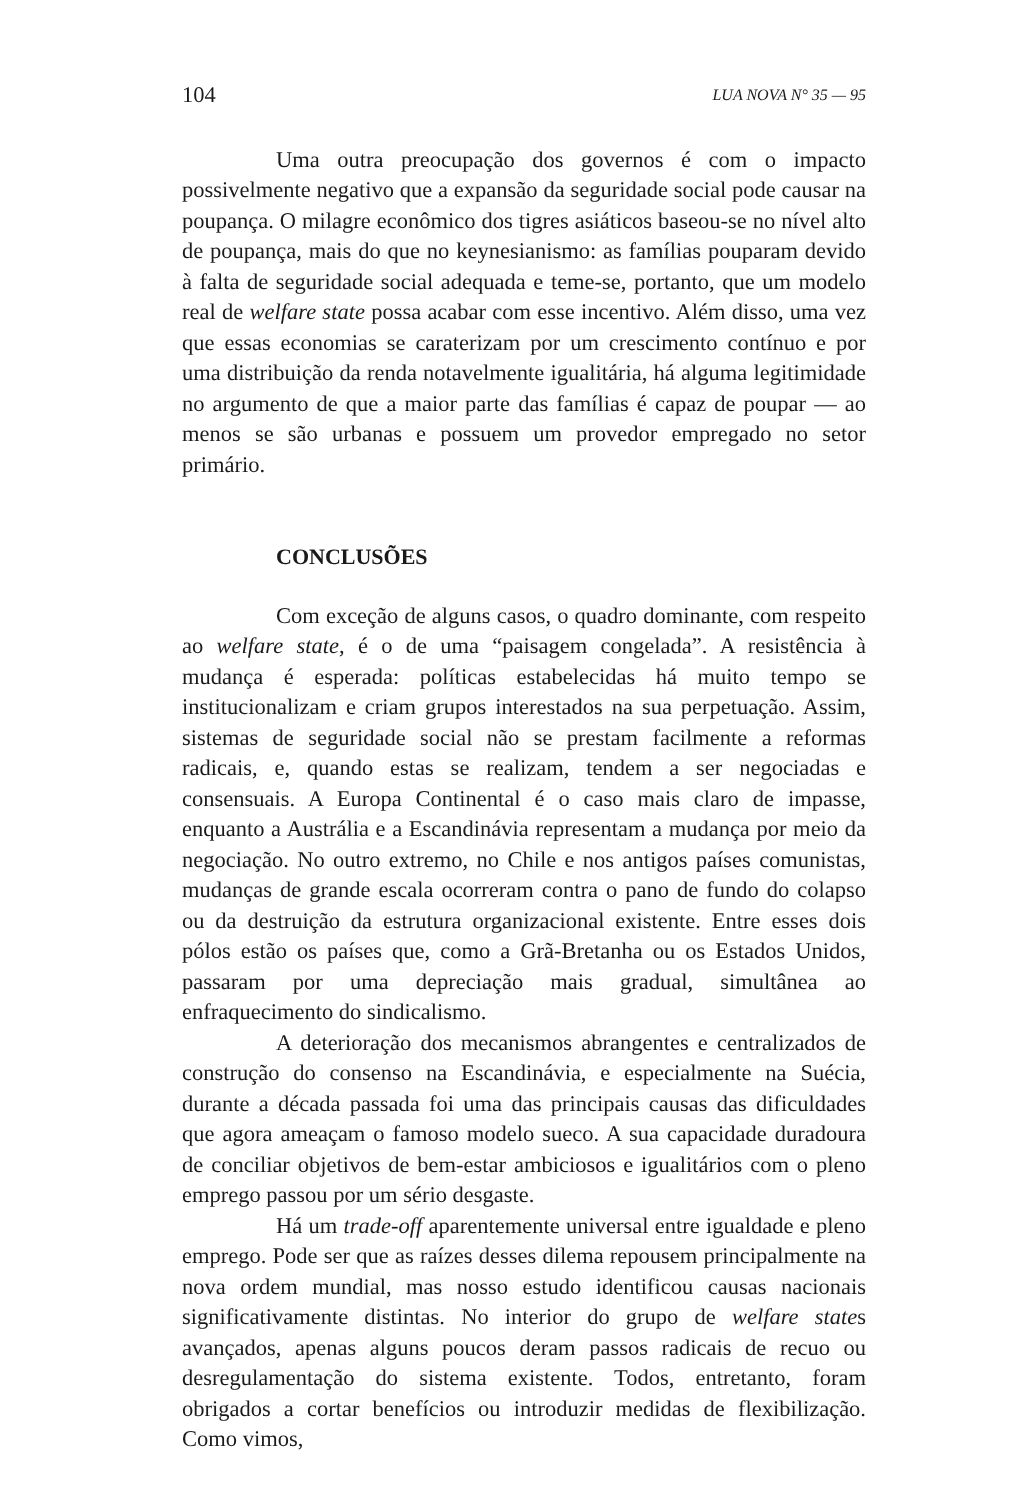104 LUA NOVA N° 35 — 95
Uma outra preocupação dos governos é com o impacto possivelmente negativo que a expansão da seguridade social pode causar na poupança. O milagre econômico dos tigres asiáticos baseou-se no nível alto de poupança, mais do que no keynesianismo: as famílias pouparam devido à falta de seguridade social adequada e teme-se, portanto, que um modelo real de welfare state possa acabar com esse incentivo. Além disso, uma vez que essas economias se caraterizam por um crescimento contínuo e por uma distribuição da renda notavelmente igualitária, há alguma legitimidade no argumento de que a maior parte das famílias é capaz de poupar — ao menos se são urbanas e possuem um provedor empregado no setor primário.
CONCLUSÕES
Com exceção de alguns casos, o quadro dominante, com respeito ao welfare state, é o de uma “paisagem congelada”. A resistência à mudança é esperada: políticas estabelecidas há muito tempo se institucionalizam e criam grupos interestados na sua perpetuação. Assim, sistemas de seguridade social não se prestam facilmente a reformas radicais, e, quando estas se realizam, tendem a ser negociadas e consensuais. A Europa Continental é o caso mais claro de impasse, enquanto a Austrália e a Escandinávia representam a mudança por meio da negociação. No outro extremo, no Chile e nos antigos países comunistas, mudanças de grande escala ocorreram contra o pano de fundo do colapso ou da destruição da estrutura organizacional existente. Entre esses dois pólos estão os países que, como a Grã-Bretanha ou os Estados Unidos, passaram por uma depreciação mais gradual, simultânea ao enfraquecimento do sindicalismo.
A deterioração dos mecanismos abrangentes e centralizados de construção do consenso na Escandinávia, e especialmente na Suécia, durante a década passada foi uma das principais causas das dificuldades que agora ameaçam o famoso modelo sueco. A sua capacidade duradoura de conciliar objetivos de bem-estar ambiciosos e igualitários com o pleno emprego passou por um sério desgaste.
Há um trade-off aparentemente universal entre igualdade e pleno emprego. Pode ser que as raízes desses dilema repousem principalmente na nova ordem mundial, mas nosso estudo identificou causas nacionais significativamente distintas. No interior do grupo de welfare states avançados, apenas alguns poucos deram passos radicais de recuo ou desregulamentação do sistema existente. Todos, entretanto, foram obrigados a cortar benefícios ou introduzir medidas de flexibilização. Como vimos,